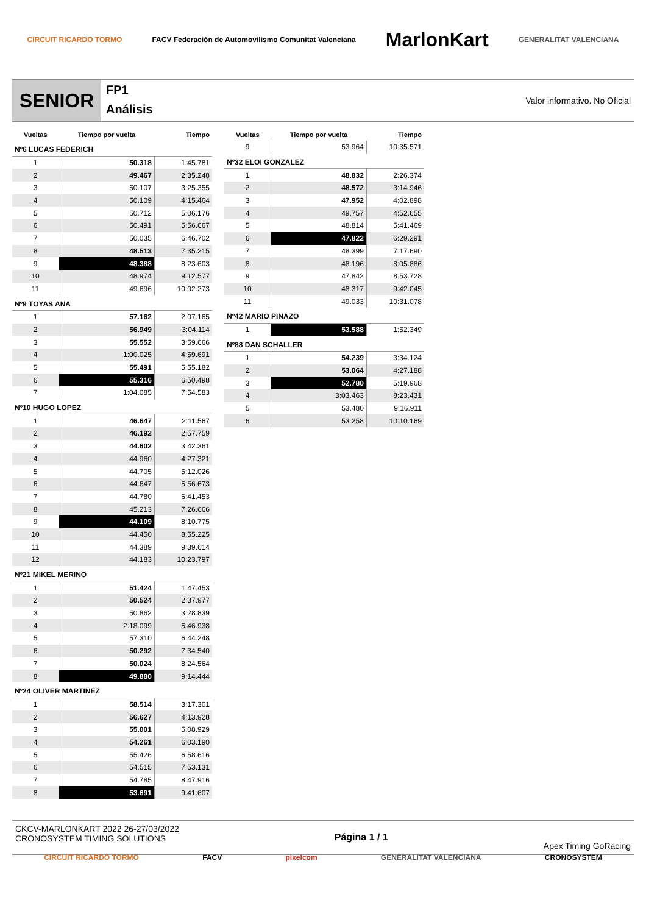CIRCUIT RICARDO TORMO FACV Federación de Automovilismo Comunitat Valenciana MarlonKart GENERALITAT VALENCIANA
SENIOR
FP1
Análisis
Valor informativo. No Oficial
| Vueltas | Tiempo por vuelta | Tiempo |
| --- | --- | --- |
| Nº6 LUCAS FEDERICH | | |
| 1 | 50.318 | 1:45.781 |
| 2 | 49.467 | 2:35.248 |
| 3 | 50.107 | 3:25.355 |
| 4 | 50.109 | 4:15.464 |
| 5 | 50.712 | 5:06.176 |
| 6 | 50.491 | 5:56.667 |
| 7 | 50.035 | 6:46.702 |
| 8 | 48.513 | 7:35.215 |
| 9 | 48.388 | 8:23.603 |
| 10 | 48.974 | 9:12.577 |
| 11 | 49.696 | 10:02.273 |
| Nº9 TOYAS ANA | | |
| 1 | 57.162 | 2:07.165 |
| 2 | 56.949 | 3:04.114 |
| 3 | 55.552 | 3:59.666 |
| 4 | 1:00.025 | 4:59.691 |
| 5 | 55.491 | 5:55.182 |
| 6 | 55.316 | 6:50.498 |
| 7 | 1:04.085 | 7:54.583 |
| Nº10 HUGO LOPEZ | | |
| 1 | 46.647 | 2:11.567 |
| 2 | 46.192 | 2:57.759 |
| 3 | 44.602 | 3:42.361 |
| 4 | 44.960 | 4:27.321 |
| 5 | 44.705 | 5:12.026 |
| 6 | 44.647 | 5:56.673 |
| 7 | 44.780 | 6:41.453 |
| 8 | 45.213 | 7:26.666 |
| 9 | 44.109 | 8:10.775 |
| 10 | 44.450 | 8:55.225 |
| 11 | 44.389 | 9:39.614 |
| 12 | 44.183 | 10:23.797 |
| Nº21 MIKEL MERINO | | |
| 1 | 51.424 | 1:47.453 |
| 2 | 50.524 | 2:37.977 |
| 3 | 50.862 | 3:28.839 |
| 4 | 2:18.099 | 5:46.938 |
| 5 | 57.310 | 6:44.248 |
| 6 | 50.292 | 7:34.540 |
| 7 | 50.024 | 8:24.564 |
| 8 | 49.880 | 9:14.444 |
| Nº24 OLIVER MARTINEZ | | |
| 1 | 58.514 | 3:17.301 |
| 2 | 56.627 | 4:13.928 |
| 3 | 55.001 | 5:08.929 |
| 4 | 54.261 | 6:03.190 |
| 5 | 55.426 | 6:58.616 |
| 6 | 54.515 | 7:53.131 |
| 7 | 54.785 | 8:47.916 |
| 8 | 53.691 | 9:41.607 |
| Vueltas | Tiempo por vuelta | Tiempo |
| --- | --- | --- |
| 9 | 53.964 | 10:35.571 |
| Nº32 ELOI GONZALEZ | | |
| 1 | 48.832 | 2:26.374 |
| 2 | 48.572 | 3:14.946 |
| 3 | 47.952 | 4:02.898 |
| 4 | 49.757 | 4:52.655 |
| 5 | 48.814 | 5:41.469 |
| 6 | 47.822 | 6:29.291 |
| 7 | 48.399 | 7:17.690 |
| 8 | 48.196 | 8:05.886 |
| 9 | 47.842 | 8:53.728 |
| 10 | 48.317 | 9:42.045 |
| 11 | 49.033 | 10:31.078 |
| Nº42 MARIO PINAZO | | |
| 1 | 53.588 | 1:52.349 |
| Nº88 DAN SCHALLER | | |
| 1 | 54.239 | 3:34.124 |
| 2 | 53.064 | 4:27.188 |
| 3 | 52.780 | 5:19.968 |
| 4 | 3:03.463 | 8:23.431 |
| 5 | 53.480 | 9:16.911 |
| 6 | 53.258 | 10:10.169 |
CKCV-MARLONKART 2022 26-27/03/2022
CRONOSYSTEM TIMING SOLUTIONS
Página 1 / 1 Apex Timing GoRacing
CIRCUIT RICARDO TORMO FACV pixelcom GENERALITAT VALENCIANA CRONOSYSTEM